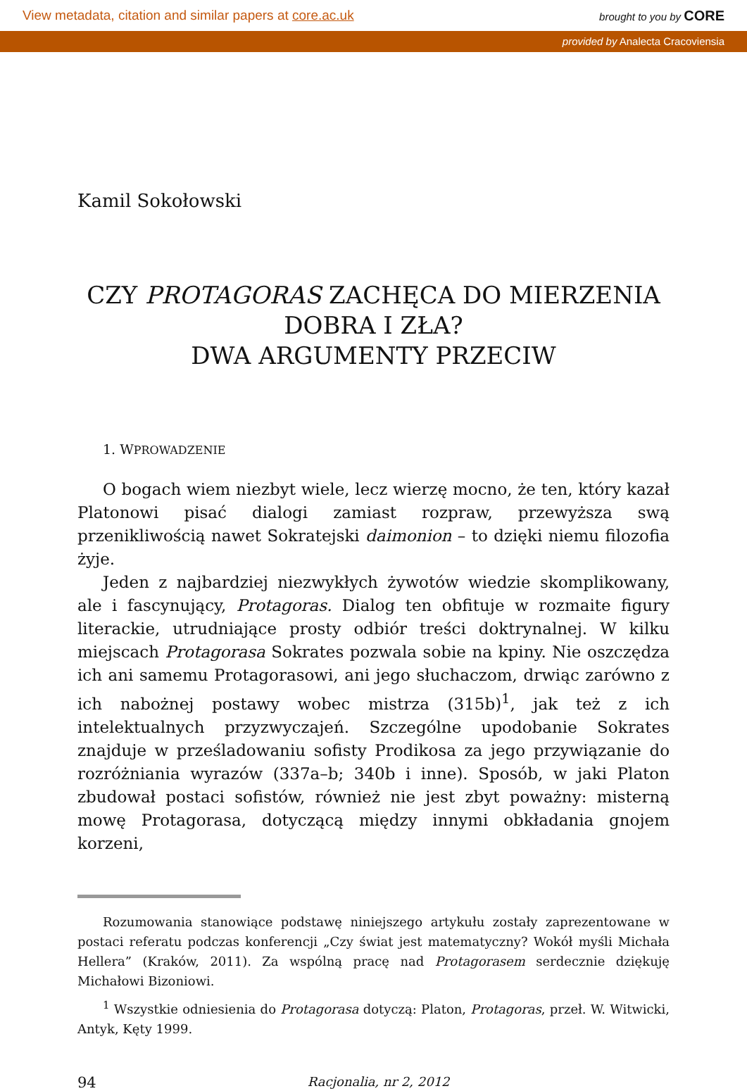View metadata, citation and similar papers at core.ac.uk brought to you by CORE
provided by Analecta Cracoviensia
Kamil Sokołowski
CZY PROTAGORAS ZACHĘCA DO MIERZENIA
DOBRA I ZŁA?
DWA ARGUMENTY PRZECIW
1. WPROWADZENIE
O bogach wiem niezbyt wiele, lecz wierzę mocno, że ten, który kazał Platonowi pisać dialogi zamiast rozpraw, przewyższa swą przenikliwością nawet Sokratejski daimonion – to dzięki niemu filozofia żyje.
Jeden z najbardziej niezwykłych żywotów wiedzie skomplikowany, ale i fascynujący, Protagoras. Dialog ten obfituje w rozmaite figury literackie, utrudniające prosty odbiór treści doktrynalnej. W kilku miejscach Protagorasa Sokrates pozwala sobie na kpiny. Nie oszczędza ich ani samemu Protagorasowi, ani jego słuchaczom, drwiąc zarówno z ich nabożnej postawy wobec mistrza (315b)<sup>1</sup>, jak też z ich intelektualnych przyzwyczajeń. Szczególne upodobanie Sokrates znajduje w prześladowaniu sofisty Prodikosa za jego przywiązanie do rozróżniania wyrazów (337a–b; 340b i inne). Sposób, w jaki Platon zbudował postaci sofistów, również nie jest zbyt poważny: misterną mowę Protagorasa, dotyczącą między innymi obkładania gnojem korzeni,
Rozumowania stanowiące podstawę niniejszego artykułu zostały zaprezentowane w postaci referatu podczas konferencji „Czy świat jest matematyczny? Wokół myśli Michała Hellera” (Kraków, 2011). Za wspólną pracę nad Protagorasem serdecznie dziękuję Michałowi Bizoniowi.
<sup>1</sup> Wszystkie odniesienia do Protagorasa dotyczą: Platon, Protagoras, przeł. W. Witwicki, Antyk, Kęty 1999.
94 Racjonalia, nr 2, 2012